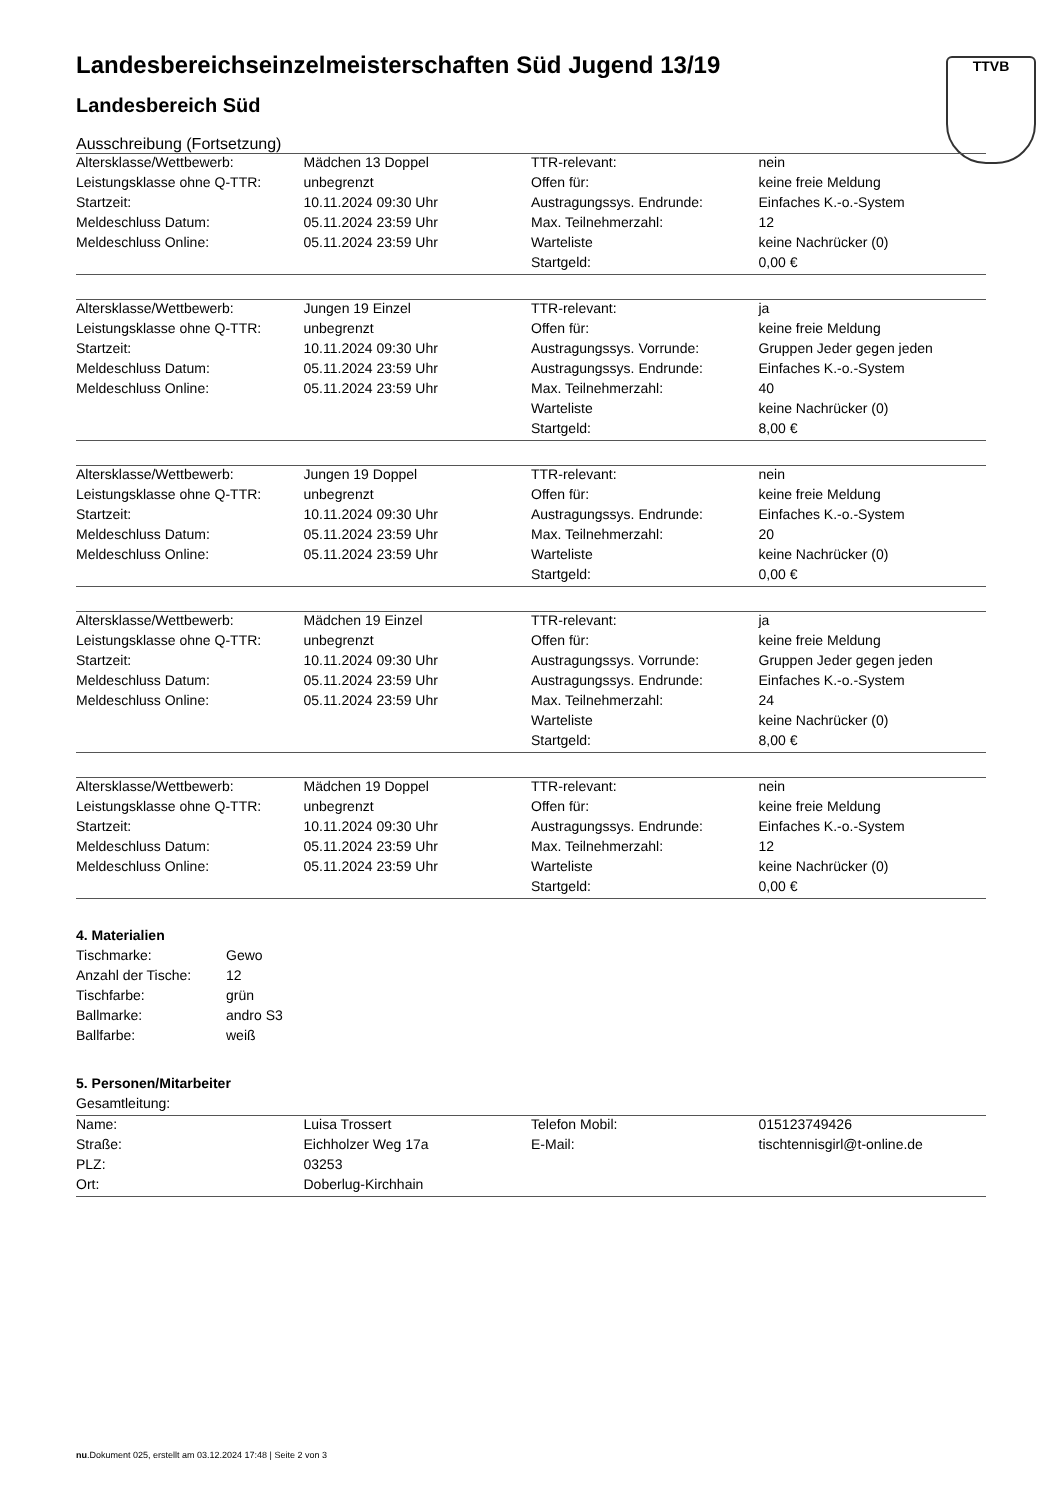TTVB
Landesbereichseinzelmeisterschaften Süd Jugend 13/19
Landesbereich Süd
Ausschreibung (Fortsetzung)
| Altersklasse/Wettbewerb: | Mädchen 13 Doppel | TTR-relevant: | nein |
| Leistungsklasse ohne Q-TTR: | unbegrenzt | Offen für: | keine freie Meldung |
| Startzeit: | 10.11.2024 09:30 Uhr | Austragungssys. Endrunde: | Einfaches K.-o.-System |
| Meldeschluss Datum: | 05.11.2024 23:59 Uhr | Max. Teilnehmerzahl: | 12 |
| Meldeschluss Online: | 05.11.2024 23:59 Uhr | Warteliste | keine Nachrücker (0) |
| | | Startgeld: | 0,00 € |
| Altersklasse/Wettbewerb: | Jungen 19 Einzel | TTR-relevant: | ja |
| Leistungsklasse ohne Q-TTR: | unbegrenzt | Offen für: | keine freie Meldung |
| Startzeit: | 10.11.2024 09:30 Uhr | Austragungssys. Vorrunde: | Gruppen Jeder gegen jeden |
| Meldeschluss Datum: | 05.11.2024 23:59 Uhr | Austragungssys. Endrunde: | Einfaches K.-o.-System |
| Meldeschluss Online: | 05.11.2024 23:59 Uhr | Max. Teilnehmerzahl: | 40 |
| | | Warteliste | keine Nachrücker (0) |
| | | Startgeld: | 8,00 € |
| Altersklasse/Wettbewerb: | Jungen 19 Doppel | TTR-relevant: | nein |
| Leistungsklasse ohne Q-TTR: | unbegrenzt | Offen für: | keine freie Meldung |
| Startzeit: | 10.11.2024 09:30 Uhr | Austragungssys. Endrunde: | Einfaches K.-o.-System |
| Meldeschluss Datum: | 05.11.2024 23:59 Uhr | Max. Teilnehmerzahl: | 20 |
| Meldeschluss Online: | 05.11.2024 23:59 Uhr | Warteliste | keine Nachrücker (0) |
| | | Startgeld: | 0,00 € |
| Altersklasse/Wettbewerb: | Mädchen 19 Einzel | TTR-relevant: | ja |
| Leistungsklasse ohne Q-TTR: | unbegrenzt | Offen für: | keine freie Meldung |
| Startzeit: | 10.11.2024 09:30 Uhr | Austragungssys. Vorrunde: | Gruppen Jeder gegen jeden |
| Meldeschluss Datum: | 05.11.2024 23:59 Uhr | Austragungssys. Endrunde: | Einfaches K.-o.-System |
| Meldeschluss Online: | 05.11.2024 23:59 Uhr | Max. Teilnehmerzahl: | 24 |
| | | Warteliste | keine Nachrücker (0) |
| | | Startgeld: | 8,00 € |
| Altersklasse/Wettbewerb: | Mädchen 19 Doppel | TTR-relevant: | nein |
| Leistungsklasse ohne Q-TTR: | unbegrenzt | Offen für: | keine freie Meldung |
| Startzeit: | 10.11.2024 09:30 Uhr | Austragungssys. Endrunde: | Einfaches K.-o.-System |
| Meldeschluss Datum: | 05.11.2024 23:59 Uhr | Max. Teilnehmerzahl: | 12 |
| Meldeschluss Online: | 05.11.2024 23:59 Uhr | Warteliste | keine Nachrücker (0) |
| | | Startgeld: | 0,00 € |
4. Materialien
| Tischmarke: | Gewo |
| Anzahl der Tische: | 12 |
| Tischfarbe: | grün |
| Ballmarke: | andro S3 |
| Ballfarbe: | weiß |
5. Personen/Mitarbeiter
Gesamtleitung:
| Name: | Luisa Trossert | Telefon Mobil: | 015123749426 |
| Straße: | Eichholzer Weg 17a | E-Mail: | tischtennisgirl@t-online.de |
| PLZ: | 03253 | | |
| Ort: | Doberlug-Kirchhain | | |
nu.Dokument 025, erstellt am 03.12.2024 17:48 | Seite 2 von 3